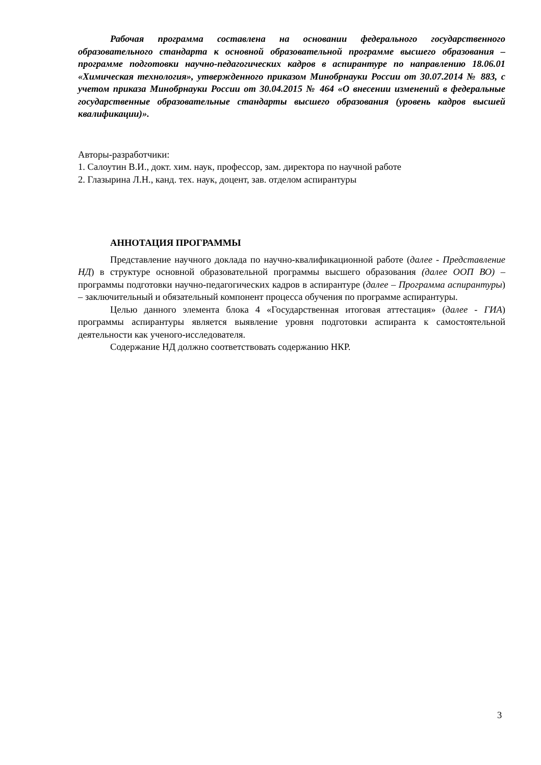Рабочая программа составлена на основании федерального государственного образовательного стандарта к основной образовательной программе высшего образования – программе подготовки научно-педагогических кадров в аспирантуре по направлению 18.06.01 «Химическая технология», утвержденного приказом Минобрнауки России от 30.07.2014 № 883, с учетом приказа Минобрнауки России от 30.04.2015 № 464 «О внесении изменений в федеральные государственные образовательные стандарты высшего образования (уровень кадров высшей квалификации)».
Авторы-разработчики:
1. Салоутин В.И., докт. хим. наук, профессор, зам. директора по научной работе
2. Глазырина Л.Н., канд. тех. наук, доцент, зав. отделом аспирантуры
АННОТАЦИЯ ПРОГРАММЫ
Представление научного доклада по научно-квалификационной работе (далее - Представление НД) в структуре основной образовательной программы высшего образования (далее ООП ВО) – программы подготовки научно-педагогических кадров в аспирантуре (далее – Программа аспирантуры) – заключительный и обязательный компонент процесса обучения по программе аспирантуры.
Целью данного элемента блока 4 «Государственная итоговая аттестация» (далее - ГИА) программы аспирантуры является выявление уровня подготовки аспиранта к самостоятельной деятельности как ученого-исследователя.
Содержание НД должно соответствовать содержанию НКР.
3